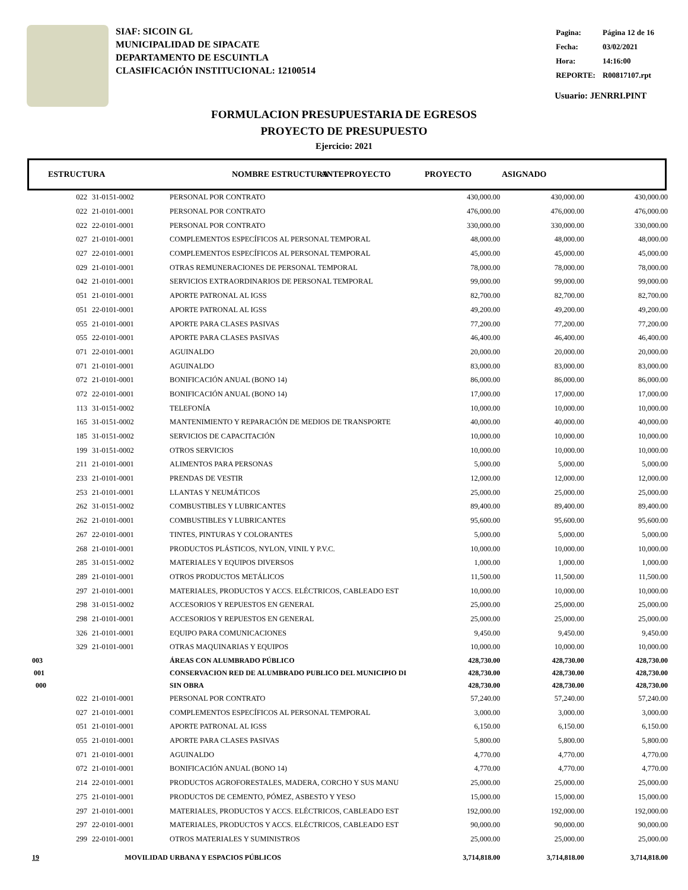SIAF: SICOIN GL
MUNICIPALIDAD DE SIPACATE
DEPARTAMENTO DE ESCUINTLA
CLASIFICACIÓN INSTITUCIONAL: 12100514
| Pagina: | Página 12 de 16 |
| Fecha: | 03/02/2021 |
| Hora: | 14:16:00 |
| REPORTE: | R00817107.rpt |
Usuario: JENRRI.PINT
FORMULACION PRESUPUESTARIA DE EGRESOS
PROYECTO DE PRESUPUESTO
Ejercicio: 2021
ESTRUCTURA NOMBRE ESTRUCTURA ANTEPROYECTO PROYECTO ASIGNADO
| | 022 | 31-0151-0002 | PERSONAL POR CONTRATO | 430,000.00 | 430,000.00 | 430,000.00 |
| | 022 | 21-0101-0001 | PERSONAL POR CONTRATO | 476,000.00 | 476,000.00 | 476,000.00 |
| | 022 | 22-0101-0001 | PERSONAL POR CONTRATO | 330,000.00 | 330,000.00 | 330,000.00 |
| | 027 | 21-0101-0001 | COMPLEMENTOS ESPECÍFICOS AL PERSONAL TEMPORAL | 48,000.00 | 48,000.00 | 48,000.00 |
| | 027 | 22-0101-0001 | COMPLEMENTOS ESPECÍFICOS AL PERSONAL TEMPORAL | 45,000.00 | 45,000.00 | 45,000.00 |
| | 029 | 21-0101-0001 | OTRAS REMUNERACIONES DE PERSONAL TEMPORAL | 78,000.00 | 78,000.00 | 78,000.00 |
| | 042 | 21-0101-0001 | SERVICIOS EXTRAORDINARIOS DE PERSONAL TEMPORAL | 99,000.00 | 99,000.00 | 99,000.00 |
| | 051 | 21-0101-0001 | APORTE PATRONAL AL IGSS | 82,700.00 | 82,700.00 | 82,700.00 |
| | 051 | 22-0101-0001 | APORTE PATRONAL AL IGSS | 49,200.00 | 49,200.00 | 49,200.00 |
| | 055 | 21-0101-0001 | APORTE PARA CLASES PASIVAS | 77,200.00 | 77,200.00 | 77,200.00 |
| | 055 | 22-0101-0001 | APORTE PARA CLASES PASIVAS | 46,400.00 | 46,400.00 | 46,400.00 |
| | 071 | 22-0101-0001 | AGUINALDO | 20,000.00 | 20,000.00 | 20,000.00 |
| | 071 | 21-0101-0001 | AGUINALDO | 83,000.00 | 83,000.00 | 83,000.00 |
| | 072 | 21-0101-0001 | BONIFICACIÓN ANUAL (BONO 14) | 86,000.00 | 86,000.00 | 86,000.00 |
| | 072 | 22-0101-0001 | BONIFICACIÓN ANUAL (BONO 14) | 17,000.00 | 17,000.00 | 17,000.00 |
| | 113 | 31-0151-0002 | TELEFONÍA | 10,000.00 | 10,000.00 | 10,000.00 |
| | 165 | 31-0151-0002 | MANTENIMIENTO Y REPARACIÓN DE MEDIOS DE TRANSPORTE | 40,000.00 | 40,000.00 | 40,000.00 |
| | 185 | 31-0151-0002 | SERVICIOS DE CAPACITACIÓN | 10,000.00 | 10,000.00 | 10,000.00 |
| | 199 | 31-0151-0002 | OTROS SERVICIOS | 10,000.00 | 10,000.00 | 10,000.00 |
| | 211 | 21-0101-0001 | ALIMENTOS PARA PERSONAS | 5,000.00 | 5,000.00 | 5,000.00 |
| | 233 | 21-0101-0001 | PRENDAS DE VESTIR | 12,000.00 | 12,000.00 | 12,000.00 |
| | 253 | 21-0101-0001 | LLANTAS Y NEUMÁTICOS | 25,000.00 | 25,000.00 | 25,000.00 |
| | 262 | 31-0151-0002 | COMBUSTIBLES Y LUBRICANTES | 89,400.00 | 89,400.00 | 89,400.00 |
| | 262 | 21-0101-0001 | COMBUSTIBLES Y LUBRICANTES | 95,600.00 | 95,600.00 | 95,600.00 |
| | 267 | 22-0101-0001 | TINTES, PINTURAS Y COLORANTES | 5,000.00 | 5,000.00 | 5,000.00 |
| | 268 | 21-0101-0001 | PRODUCTOS PLÁSTICOS, NYLON, VINIL Y P.V.C. | 10,000.00 | 10,000.00 | 10,000.00 |
| | 285 | 31-0151-0002 | MATERIALES Y EQUIPOS DIVERSOS | 1,000.00 | 1,000.00 | 1,000.00 |
| | 289 | 21-0101-0001 | OTROS PRODUCTOS METÁLICOS | 11,500.00 | 11,500.00 | 11,500.00 |
| | 297 | 21-0101-0001 | MATERIALES, PRODUCTOS Y ACCS. ELÉCTRICOS, CABLEADO EST | 10,000.00 | 10,000.00 | 10,000.00 |
| | 298 | 31-0151-0002 | ACCESORIOS Y REPUESTOS EN GENERAL | 25,000.00 | 25,000.00 | 25,000.00 |
| | 298 | 21-0101-0001 | ACCESORIOS Y REPUESTOS EN GENERAL | 25,000.00 | 25,000.00 | 25,000.00 |
| | 326 | 21-0101-0001 | EQUIPO PARA COMUNICACIONES | 9,450.00 | 9,450.00 | 9,450.00 |
| | 329 | 21-0101-0001 | OTRAS MAQUINARIAS Y EQUIPOS | 10,000.00 | 10,000.00 | 10,000.00 |
| 003 | | | ÁREAS CON ALUMBRADO PÚBLICO | 428,730.00 | 428,730.00 | 428,730.00 |
| 001 | | | CONSERVACION RED DE ALUMBRADO PUBLICO DEL MUNICIPIO DI | 428,730.00 | 428,730.00 | 428,730.00 |
| 000 | | | SIN OBRA | 428,730.00 | 428,730.00 | 428,730.00 |
| | 022 | 21-0101-0001 | PERSONAL POR CONTRATO | 57,240.00 | 57,240.00 | 57,240.00 |
| | 027 | 21-0101-0001 | COMPLEMENTOS ESPECÍFICOS AL PERSONAL TEMPORAL | 3,000.00 | 3,000.00 | 3,000.00 |
| | 051 | 21-0101-0001 | APORTE PATRONAL AL IGSS | 6,150.00 | 6,150.00 | 6,150.00 |
| | 055 | 21-0101-0001 | APORTE PARA CLASES PASIVAS | 5,800.00 | 5,800.00 | 5,800.00 |
| | 071 | 21-0101-0001 | AGUINALDO | 4,770.00 | 4,770.00 | 4,770.00 |
| | 072 | 21-0101-0001 | BONIFICACIÓN ANUAL (BONO 14) | 4,770.00 | 4,770.00 | 4,770.00 |
| | 214 | 22-0101-0001 | PRODUCTOS AGROFORESTALES, MADERA, CORCHO Y SUS MANU | 25,000.00 | 25,000.00 | 25,000.00 |
| | 275 | 21-0101-0001 | PRODUCTOS DE CEMENTO, PÓMEZ, ASBESTO Y YESO | 15,000.00 | 15,000.00 | 15,000.00 |
| | 297 | 21-0101-0001 | MATERIALES, PRODUCTOS Y ACCS. ELÉCTRICOS, CABLEADO EST | 192,000.00 | 192,000.00 | 192,000.00 |
| | 297 | 22-0101-0001 | MATERIALES, PRODUCTOS Y ACCS. ELÉCTRICOS, CABLEADO EST | 90,000.00 | 90,000.00 | 90,000.00 |
| | 299 | 22-0101-0001 | OTROS MATERIALES Y SUMINISTROS | 25,000.00 | 25,000.00 | 25,000.00 |
| 19 | MOVILIDAD URBANA Y ESPACIOS PÚBLICOS | | | 3,714,818.00 | 3,714,818.00 | 3,714,818.00 |